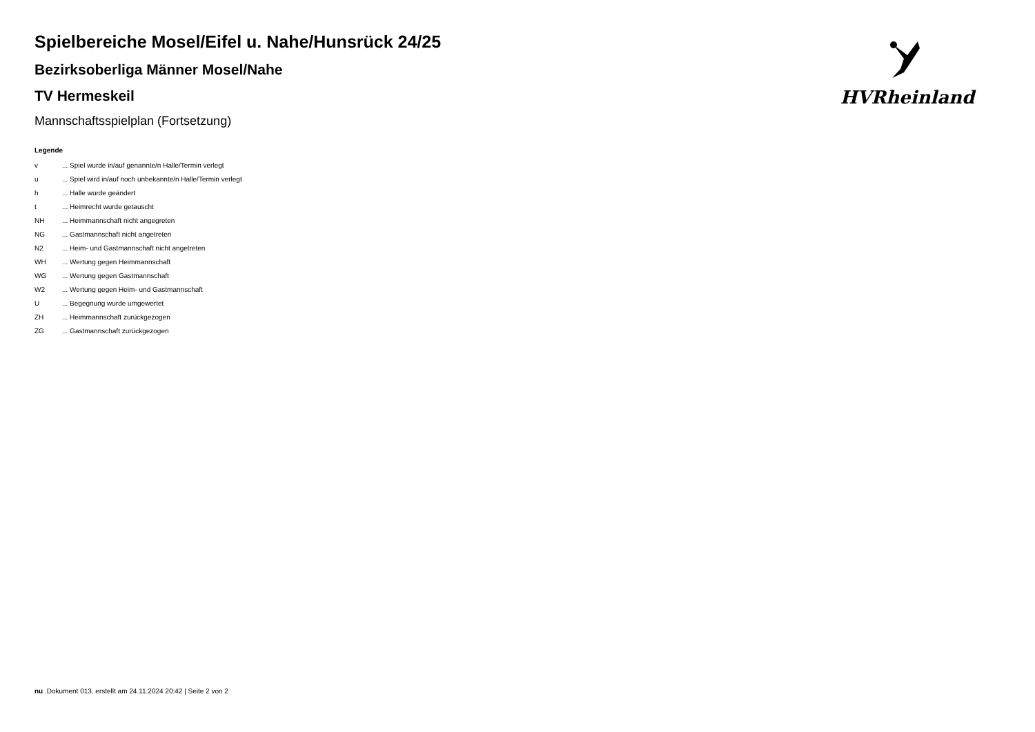HVRheinland
Spielbereiche Mosel/Eifel u. Nahe/Hunsrück 24/25
Bezirksoberliga Männer Mosel/Nahe
TV Hermeskeil
Mannschaftsspielplan (Fortsetzung)
Legende
| v | ... Spiel wurde in/auf genannte/n Halle/Termin verlegt |
| u | ... Spiel wird in/auf noch unbekannte/n Halle/Termin verlegt |
| h | ... Halle wurde geändert |
| t | ... Heimrecht wurde getauscht |
| NH | ... Heimmannschaft nicht angegreten |
| NG | ... Gastmannschaft nicht angetreten |
| N2 | ... Heim- und Gastmannschaft nicht angetreten |
| WH | ... Wertung gegen Heimmannschaft |
| WG | ... Wertung gegen Gastmannschaft |
| W2 | ... Wertung gegen Heim- und Gastmannschaft |
| U | ... Begegnung wurde umgewertet |
| ZH | ... Heimmannschaft zurückgezogen |
| ZG | ... Gastmannschaft zurückgezogen |
nu .Dokument 013, erstellt am 24.11.2024 20:42 | Seite 2 von 2